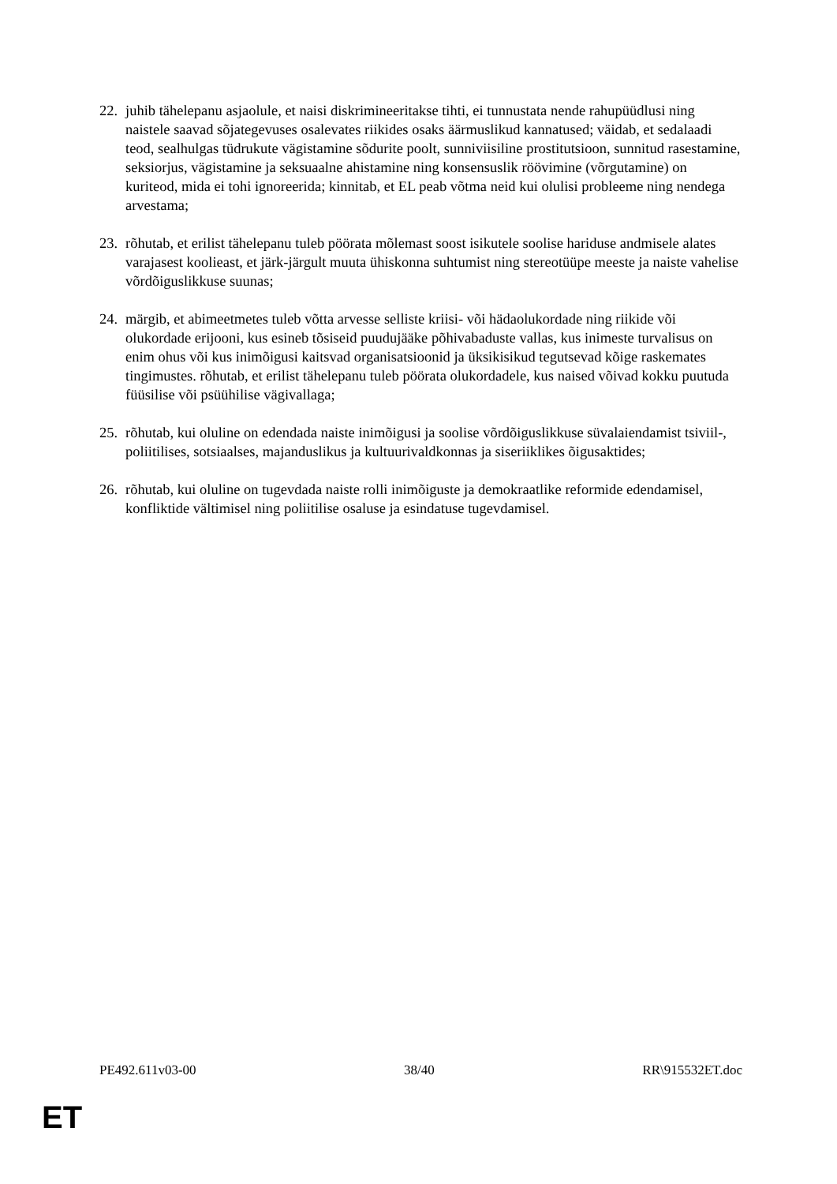22. juhib tähelepanu asjaolule, et naisi diskrimineeritakse tihti, ei tunnustata nende rahupüüdlusi ning naistele saavad sõjategevuses osalevates riikides osaks äärmuslikud kannatused; väidab, et sedalaadi teod, sealhulgas tüdrukute vägistamine sõdurite poolt, sunniviisiline prostitutsioon, sunnitud rasestamine, seksiorjus, vägistamine ja seksuaalne ahistamine ning konsensuslik röövimine (võrgutamine) on kuriteod, mida ei tohi ignoreerida; kinnitab, et EL peab võtma neid kui olulisi probleeme ning nendega arvestama;
23. rõhutab, et erilist tähelepanu tuleb pöörata mõlemast soost isikutele soolise hariduse andmisele alates varajasest koolieast, et järk-järgult muuta ühiskonna suhtumist ning stereotüüpe meeste ja naiste vahelise võrdõiguslikkuse suunas;
24. märgib, et abimeetmetes tuleb võtta arvesse selliste kriisi- või hädaolukordade ning riikide või olukordade erijooni, kus esineb tõsiseid puudujääke põhivabaduste vallas, kus inimeste turvalisus on enim ohus või kus inimõigusi kaitsvad organisatsioonid ja üksikisikud tegutsevad kõige raskemates tingimustes. rõhutab, et erilist tähelepanu tuleb pöörata olukordadele, kus naised võivad kokku puutuda füüsilise või psüühilise vägivallaga;
25. rõhutab, kui oluline on edendada naiste inimõigusi ja soolise võrdõiguslikkuse süvalaiendamist tsiviil-, poliitilises, sotsiaalses, majanduslikus ja kultuurivaldkonnas ja siseriiklikes õigusaktides;
26. rõhutab, kui oluline on tugevdada naiste rolli inimõiguste ja demokraatlike reformide edendamisel, konfliktide vältimisel ning poliitilise osaluse ja esindatuse tugevdamisel.
PE492.611v03-00 38/40 RR\915532ET.doc
ET